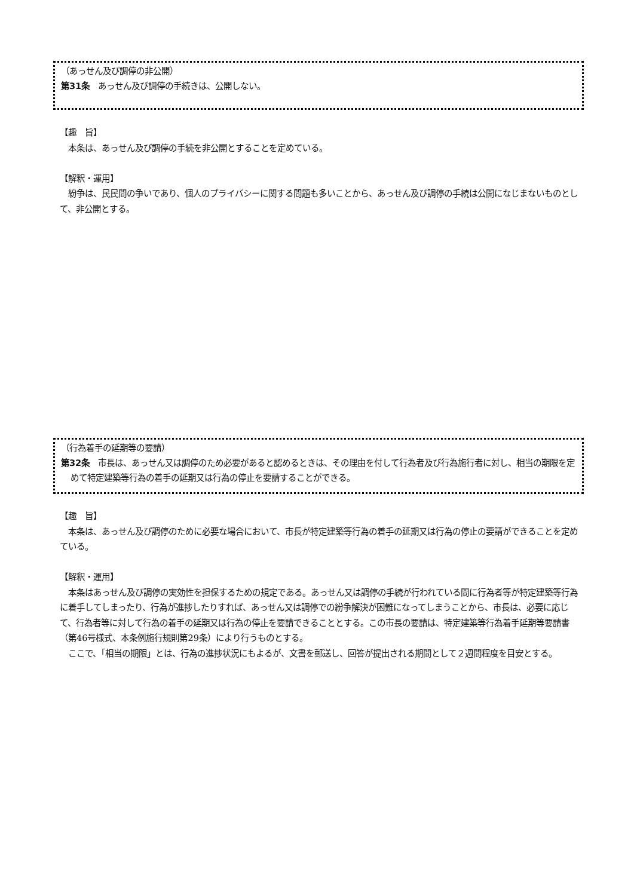（あっせん及び調停の非公開）
第31条　あっせん及び調停の手続きは、公開しない。
【趣　旨】
　本条は、あっせん及び調停の手続を非公開とすることを定めている。
【解釈・運用】
　紛争は、民民間の争いであり、個人のプライバシーに関する問題も多いことから、あっせん及び調停の手続は公開になじまないものとして、非公開とする。
（行為着手の延期等の要請）
第32条　市長は、あっせん又は調停のため必要があると認めるときは、その理由を付して行為者及び行為施行者に対し、相当の期限を定めて特定建築等行為の着手の延期又は行為の停止を要請することができる。
【趣　旨】
　本条は、あっせん及び調停のために必要な場合において、市長が特定建築等行為の着手の延期又は行為の停止の要請ができることを定めている。
【解釈・運用】
　本条はあっせん及び調停の実効性を担保するための規定である。あっせん又は調停の手続が行われている間に行為者等が特定建築等行為に着手してしまったり、行為が進捗したりすれば、あっせん又は調停での紛争解決が困難になってしまうことから、市長は、必要に応じて、行為者等に対して行為の着手の延期又は行為の停止を要請できることとする。この市長の要請は、特定建築等行為着手延期等要請書（第46号様式、本条例施行規則第29条）により行うものとする。
　ここで、「相当の期限」とは、行為の進捗状況にもよるが、文書を郵送し、回答が提出される期間として２週間程度を目安とする。